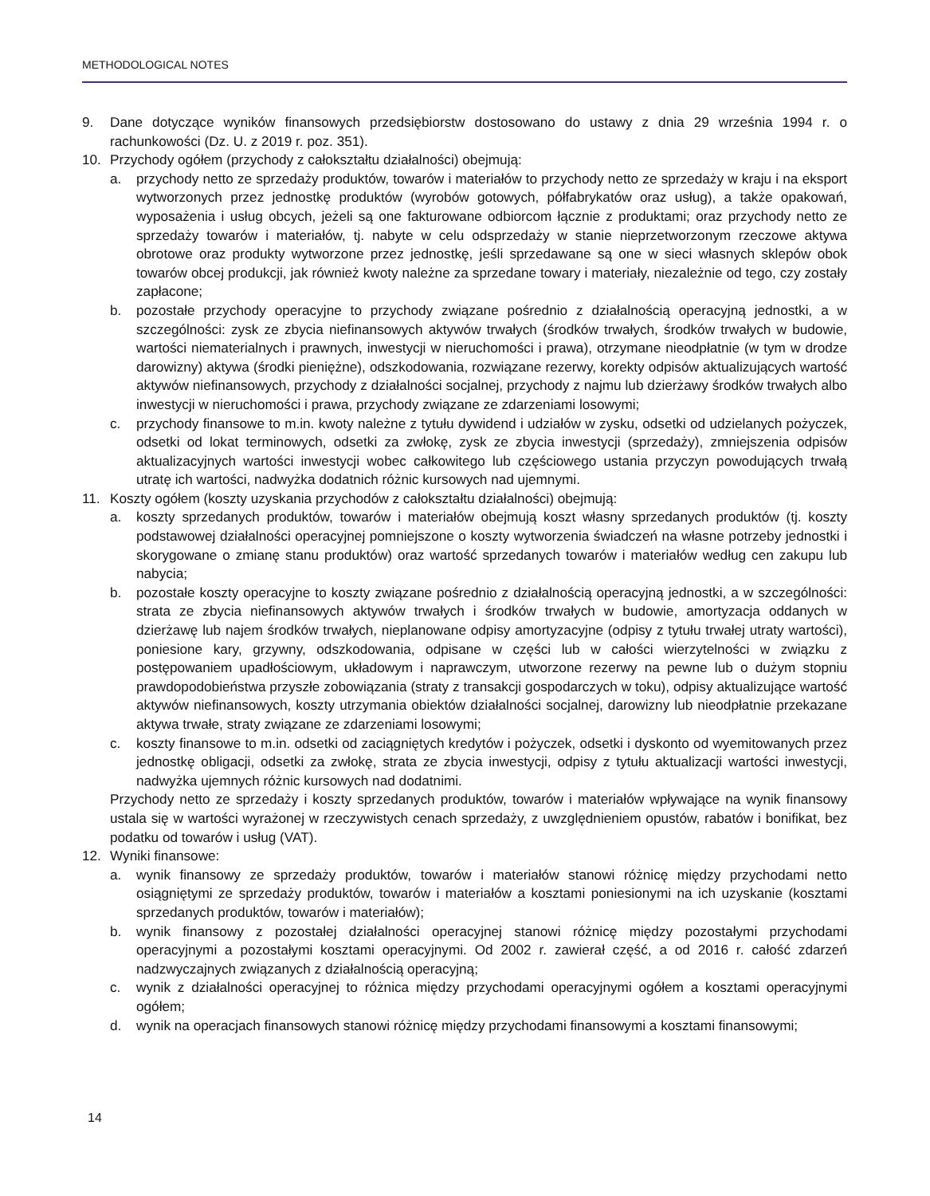METHODOLOGICAL NOTES
9. Dane dotyczące wyników finansowych przedsiębiorstw dostosowano do ustawy z dnia 29 września 1994 r. o rachunkowości (Dz. U. z 2019 r. poz. 351).
10. Przychody ogółem (przychody z całokształtu działalności) obejmują:
a. przychody netto ze sprzedaży produktów, towarów i materiałów to przychody netto ze sprzedaży w kraju i na eksport wytworzonych przez jednostkę produktów (wyrobów gotowych, półfabrykatów oraz usług), a także opakowań, wyposażenia i usług obcych, jeżeli są one fakturowane odbiorcom łącznie z produktami; oraz przychody netto ze sprzedaży towarów i materiałów, tj. nabyte w celu odsprzedaży w stanie nieprzetworzonym rzeczowe aktywa obrotowe oraz produkty wytworzone przez jednostkę, jeśli sprzedawane są one w sieci własnych sklepów obok towarów obcej produkcji, jak również kwoty należne za sprzedane towary i materiały, niezależnie od tego, czy zostały zapłacone;
b. pozostałe przychody operacyjne to przychody związane pośrednio z działalnością operacyjną jednostki, a w szczególności: zysk ze zbycia niefinansowych aktywów trwałych (środków trwałych, środków trwałych w budowie, wartości niematerialnych i prawnych, inwestycji w nieruchomości i prawa), otrzymane nieodpłatnie (w tym w drodze darowizny) aktywa (środki pieniężne), odszkodowania, rozwiązane rezerwy, korekty odpisów aktualizujących wartość aktywów niefinansowych, przychody z działalności socjalnej, przychody z najmu lub dzierżawy środków trwałych albo inwestycji w nieruchomości i prawa, przychody związane ze zdarzeniami losowymi;
c. przychody finansowe to m.in. kwoty należne z tytułu dywidend i udziałów w zysku, odsetki od udzielanych pożyczek, odsetki od lokat terminowych, odsetki za zwłokę, zysk ze zbycia inwestycji (sprzedaży), zmniejszenia odpisów aktualizacyjnych wartości inwestycji wobec całkowitego lub częściowego ustania przyczyn powodujących trwałą utratę ich wartości, nadwyżka dodatnich różnic kursowych nad ujemnymi.
11. Koszty ogółem (koszty uzyskania przychodów z całokształtu działalności) obejmują:
a. koszty sprzedanych produktów, towarów i materiałów obejmują koszt własny sprzedanych produktów (tj. koszty podstawowej działalności operacyjnej pomniejszone o koszty wytworzenia świadczeń na własne potrzeby jednostki i skorygowane o zmianę stanu produktów) oraz wartość sprzedanych towarów i materiałów według cen zakupu lub nabycia;
b. pozostałe koszty operacyjne to koszty związane pośrednio z działalnością operacyjną jednostki, a w szczególności: strata ze zbycia niefinansowych aktywów trwałych i środków trwałych w budowie, amortyzacja oddanych w dzierżawę lub najem środków trwałych, nieplanowane odpisy amortyzacyjne (odpisy z tytułu trwałej utraty wartości), poniesione kary, grzywny, odszkodowania, odpisane w części lub w całości wierzytelności w związku z postępowaniem upadłościowym, układowym i naprawczym, utworzone rezerwy na pewne lub o dużym stopniu prawdopodobieństwa przyszłe zobowiązania (straty z transakcji gospodarczych w toku), odpisy aktualizujące wartość aktywów niefinansowych, koszty utrzymania obiektów działalności socjalnej, darowizny lub nieodpłatnie przekazane aktywa trwałe, straty związane ze zdarzeniami losowymi;
c. koszty finansowe to m.in. odsetki od zaciągniętych kredytów i pożyczek, odsetki i dyskonto od wyemitowanych przez jednostkę obligacji, odsetki za zwłokę, strata ze zbycia inwestycji, odpisy z tytułu aktualizacji wartości inwestycji, nadwyżka ujemnych różnic kursowych nad dodatnimi.
Przychody netto ze sprzedaży i koszty sprzedanych produktów, towarów i materiałów wpływające na wynik finansowy ustala się w wartości wyrażonej w rzeczywistych cenach sprzedaży, z uwzględnieniem opustów, rabatów i bonifikat, bez podatku od towarów i usług (VAT).
12. Wyniki finansowe:
a. wynik finansowy ze sprzedaży produktów, towarów i materiałów stanowi różnicę między przychodami netto osiągniętymi ze sprzedaży produktów, towarów i materiałów a kosztami poniesionymi na ich uzyskanie (kosztami sprzedanych produktów, towarów i materiałów);
b. wynik finansowy z pozostałej działalności operacyjnej stanowi różnicę między pozostałymi przychodami operacyjnymi a pozostałymi kosztami operacyjnymi. Od 2002 r. zawierał część, a od 2016 r. całość zdarzeń nadzwyczajnych związanych z działalnością operacyjną;
c. wynik z działalności operacyjnej to różnica między przychodami operacyjnymi ogółem a kosztami operacyjnymi ogółem;
d. wynik na operacjach finansowych stanowi różnicę między przychodami finansowymi a kosztami finansowymi;
14